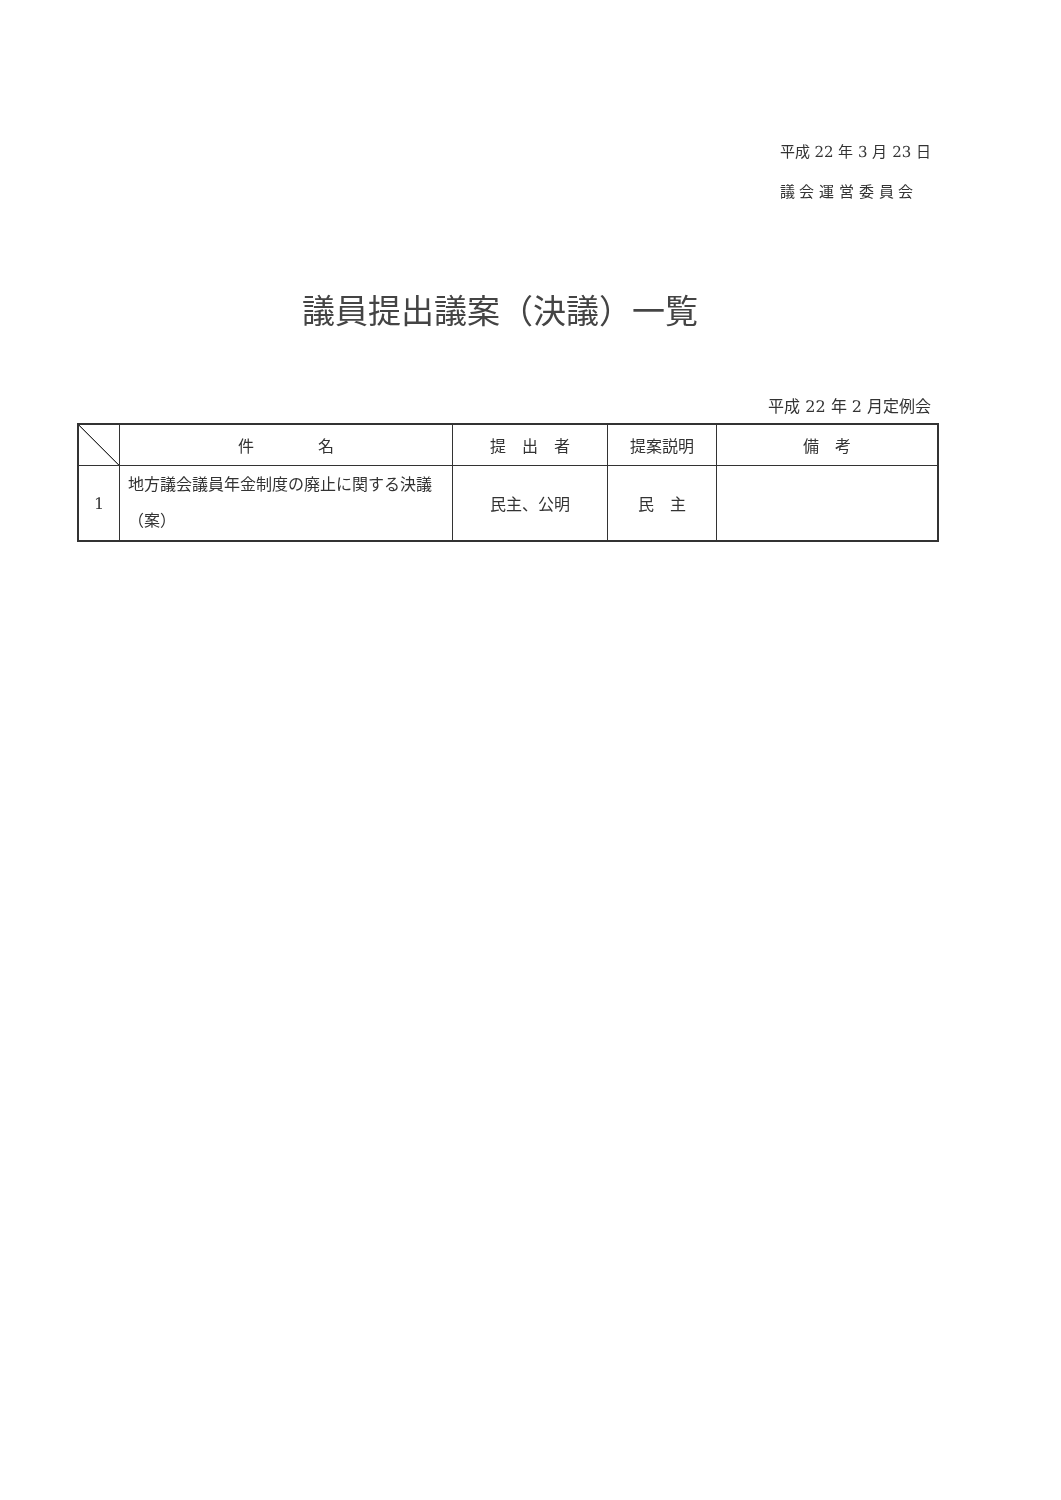平成 22 年 3 月 23 日
議 会 運 営 委 員 会
議員提出議案（決議）一覧
平成 22 年 2 月定例会
| | 件 名 | 提 出 者 | 提案説明 | 備 考 |
| --- | --- | --- | --- | --- |
| 1 | 地方議会議員年金制度の廃止に関する決議（案） | 民主、公明 | 民 主 | |